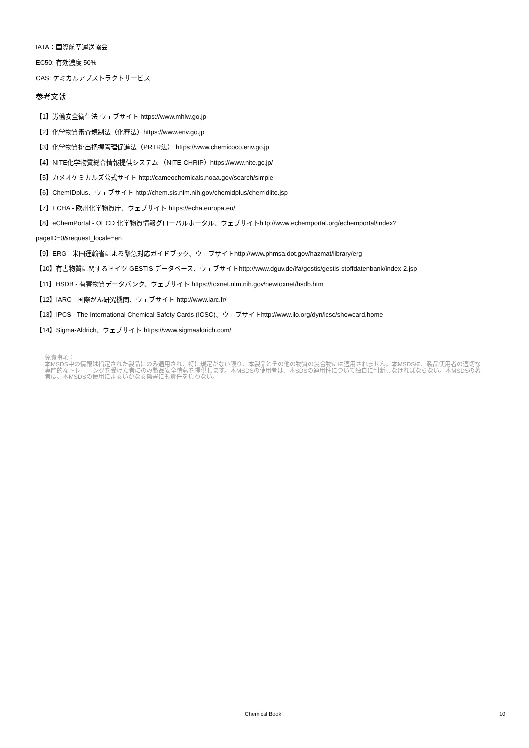IATA：国際航空運送協会
EC50: 有効濃度 50%
CAS: ケミカルアブストラクトサービス
参考文献
【1】労働安全衛生法 ウェブサイト https://www.mhlw.go.jp
【2】化学物質審査規制法（化審法）https://www.env.go.jp
【3】化学物質排出把握管理促進法（PRTR法） https://www.chemicoco.env.go.jp
【4】NITE化学物質総合情報提供システム （NITE-CHRIP）https://www.nite.go.jp/
【5】カメオケミカルズ公式サイト http://cameochemicals.noaa.gov/search/simple
【6】ChemIDplus、ウェブサイト http://chem.sis.nlm.nih.gov/chemidplus/chemidlite.jsp
【7】ECHA - 欧州化学物質庁、ウェブサイト https://echa.europa.eu/
【8】eChemPortal - OECD 化学物質情報グローバルポータル、ウェブサイトhttp://www.echemportal.org/echemportal/index?
pageID=0&request_locale=en
【9】ERG - 米国運輸省による緊急対応ガイドブック、ウェブサイトhttp://www.phmsa.dot.gov/hazmat/library/erg
【10】有害物質に関するドイツ GESTIS データベース、ウェブサイトhttp://www.dguv.de/ifa/gestis/gestis-stoffdatenbank/index-2.jsp
【11】HSDB - 有害物質データバンク、ウェブサイト https://toxnet.nlm.nih.gov/newtoxnet/hsdb.htm
【12】IARC - 国際がん研究機関、ウェブサイト http://www.iarc.fr/
【13】IPCS - The International Chemical Safety Cards (ICSC)、ウェブサイトhttp://www.ilo.org/dyn/icsc/showcard.home
【14】Sigma-Aldrich、ウェブサイト https://www.sigmaaldrich.com/
免責事項：
本MSDS中の情報は指定された製品にのみ適用され、特に規定がない限り、本製品とその他の物質の混合物には適用されません。本MSDSは、製品使用者の適切な専門的なトレーニングを受けた者にのみ製品安全情報を提供します。本MSDSの使用者は、本SDSの適用性について独自に判断しなければならない。本MSDSの著者は、本MSDSの使用によるいかなる傷害にも責任を負わない。
Chemical Book 10